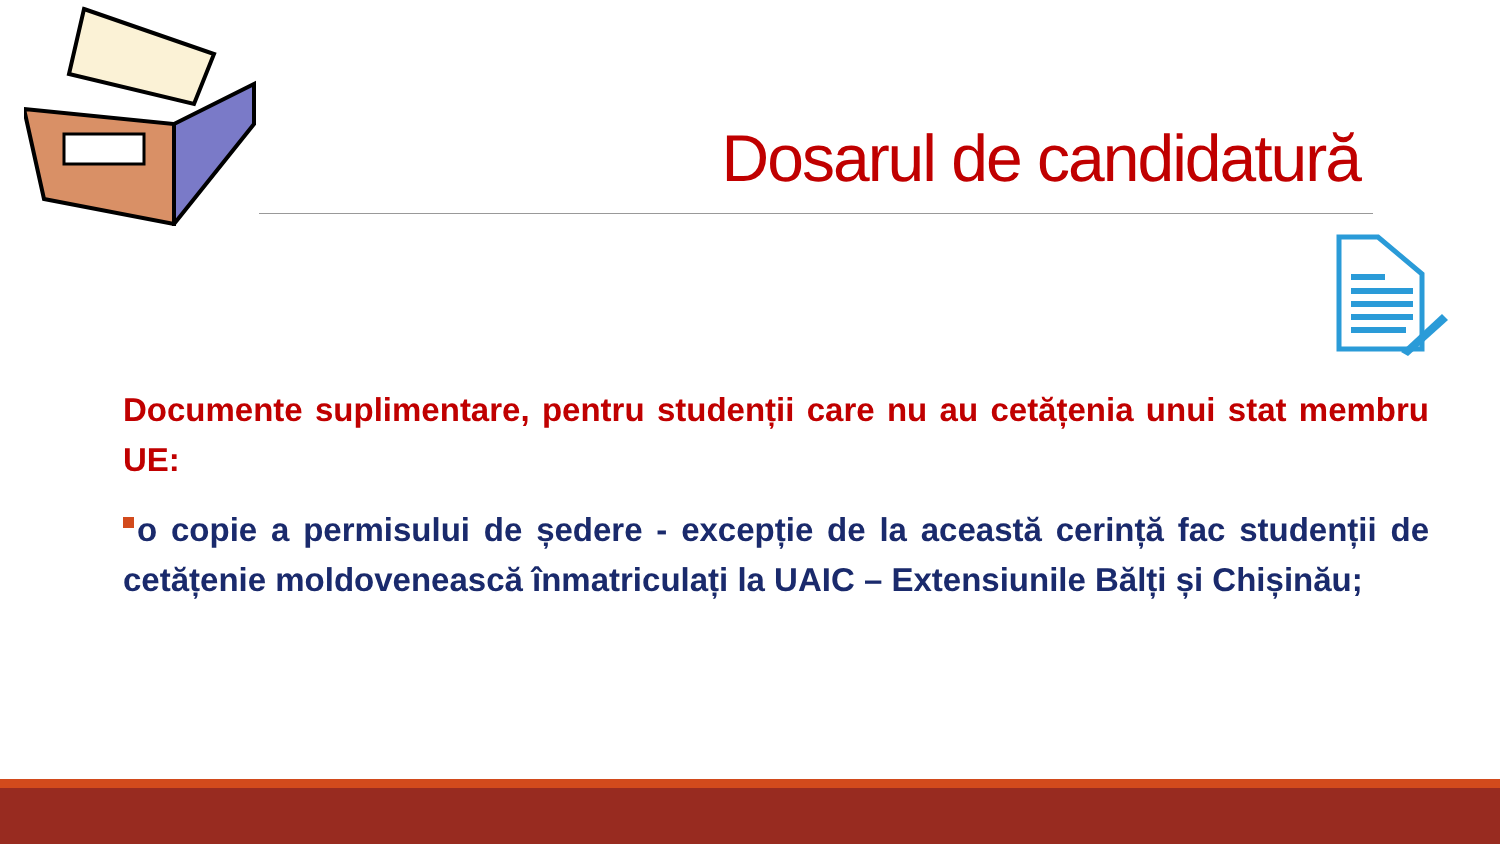Dosarul de candidatură
Documente suplimentare, pentru studenții care nu au cetățenia unui stat membru UE:
o copie a permisului de ședere - excepție de la această cerință fac studenții de cetățenie moldovenească înmatriculați la UAIC – Extensiunile Bălți și Chișinău;